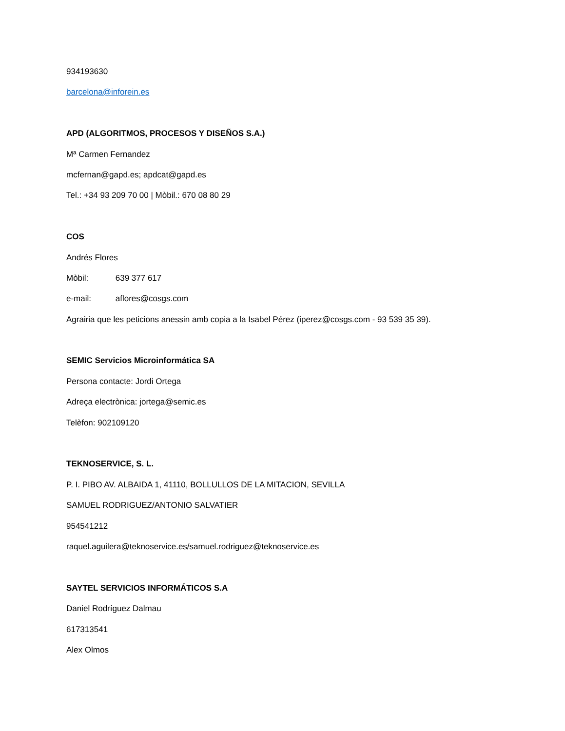934193630
barcelona@inforein.es
APD (ALGORITMOS, PROCESOS Y DISEÑOS S.A.)
Mª Carmen Fernandez
mcfernan@gapd.es; apdcat@gapd.es
Tel.: +34 93 209 70 00 | Mòbil.: 670 08 80 29
COS
Andrés Flores
Mòbil: 639 377 617
e-mail: aflores@cosgs.com
Agrairia que les peticions anessin amb copia a la Isabel Pérez (iperez@cosgs.com - 93 539 35 39).
SEMIC Servicios Microinformática SA
Persona contacte: Jordi Ortega
Adreça electrònica: jortega@semic.es
Telèfon: 902109120
TEKNOSERVICE, S. L.
P. I. PIBO AV. ALBAIDA 1, 41110, BOLLULLOS DE LA MITACION, SEVILLA
SAMUEL RODRIGUEZ/ANTONIO SALVATIER
954541212
raquel.aguilera@teknoservice.es/samuel.rodriguez@teknoservice.es
SAYTEL SERVICIOS INFORMÁTICOS S.A
Daniel Rodríguez Dalmau
617313541
Alex Olmos